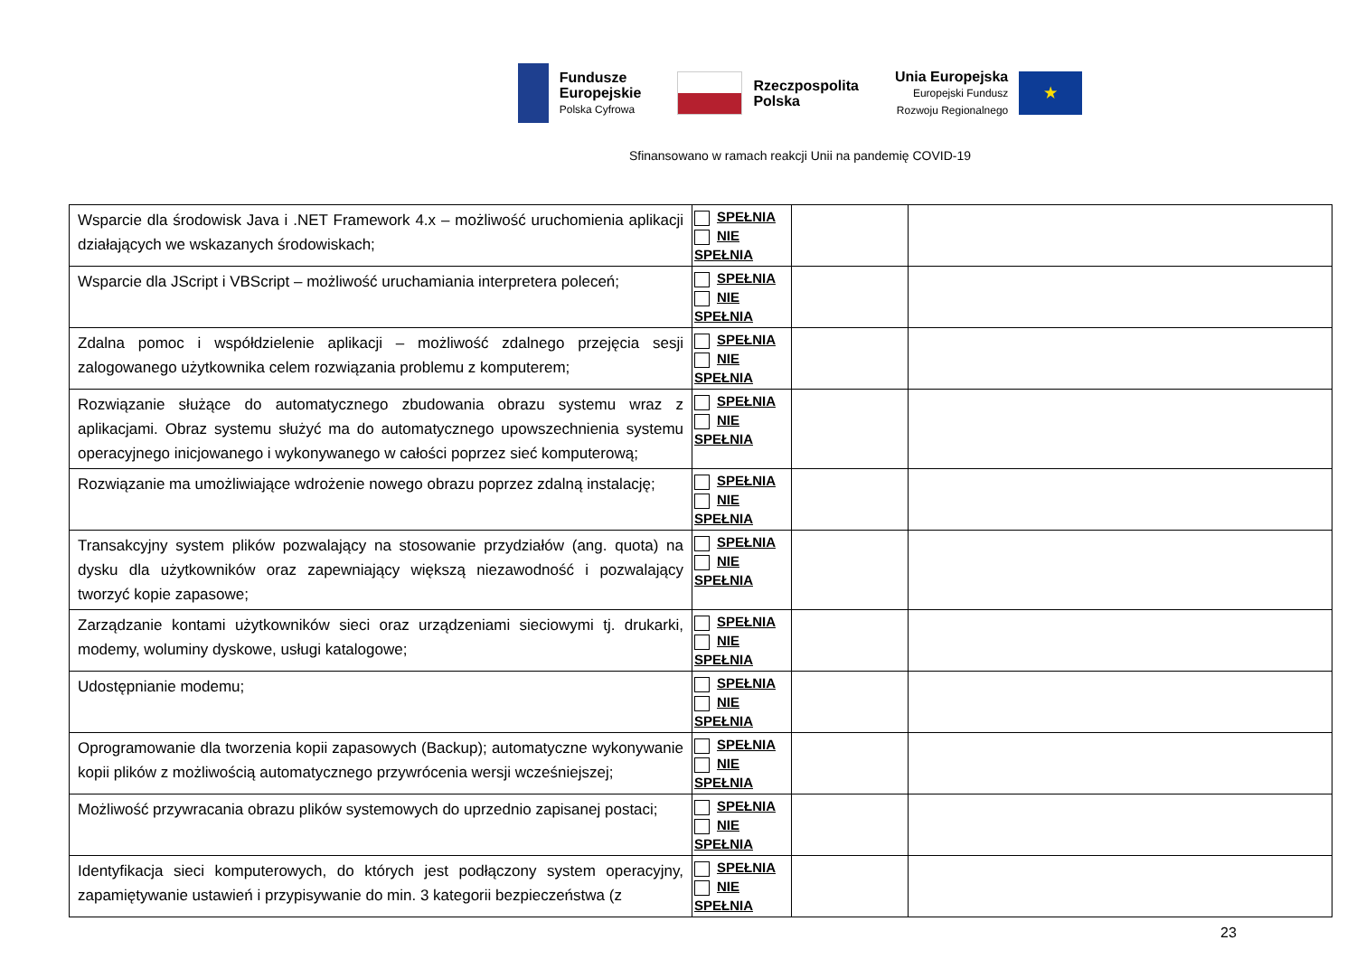Fundusze
Europejskie
Polska Cyfrowa
Rzeczpospolita
Polska
Unia Europejska
Europejski Fundusz
Rozwoju Regionalnego
★
Sfinansowano w ramach reakcji Unii na pandemię COVID-19
| Wsparcie dla środowisk Java i .NET Framework 4.x – możliwość uruchomienia aplikacji działających we wskazanych środowiskach; | SPEŁNIA NIE SPEŁNIA | | |
| Wsparcie dla JScript i VBScript – możliwość uruchamiania interpretera poleceń; | SPEŁNIA NIE SPEŁNIA | | |
| Zdalna pomoc i współdzielenie aplikacji – możliwość zdalnego przejęcia sesji zalogowanego użytkownika celem rozwiązania problemu z komputerem; | SPEŁNIA NIE SPEŁNIA | | |
| Rozwiązanie służące do automatycznego zbudowania obrazu systemu wraz z aplikacjami. Obraz systemu służyć ma do automatycznego upowszechnienia systemu operacyjnego inicjowanego i wykonywanego w całości poprzez sieć komputerową; | SPEŁNIA NIE SPEŁNIA | | |
| Rozwiązanie ma umożliwiające wdrożenie nowego obrazu poprzez zdalną instalację; | SPEŁNIA NIE SPEŁNIA | | |
| Transakcyjny system plików pozwalający na stosowanie przydziałów (ang. quota) na dysku dla użytkowników oraz zapewniający większą niezawodność i pozwalający tworzyć kopie zapasowe; | SPEŁNIA NIE SPEŁNIA | | |
| Zarządzanie kontami użytkowników sieci oraz urządzeniami sieciowymi tj. drukarki, modemy, woluminy dyskowe, usługi katalogowe; | SPEŁNIA NIE SPEŁNIA | | |
| Udostępnianie modemu; | SPEŁNIA NIE SPEŁNIA | | |
| Oprogramowanie dla tworzenia kopii zapasowych (Backup); automatyczne wykonywanie kopii plików z możliwością automatycznego przywrócenia wersji wcześniejszej; | SPEŁNIA NIE SPEŁNIA | | |
| Możliwość przywracania obrazu plików systemowych do uprzednio zapisanej postaci; | SPEŁNIA NIE SPEŁNIA | | |
| Identyfikacja sieci komputerowych, do których jest podłączony system operacyjny, zapamiętywanie ustawień i przypisywanie do min. 3 kategorii bezpieczeństwa (z | SPEŁNIA NIE SPEŁNIA | | |
23